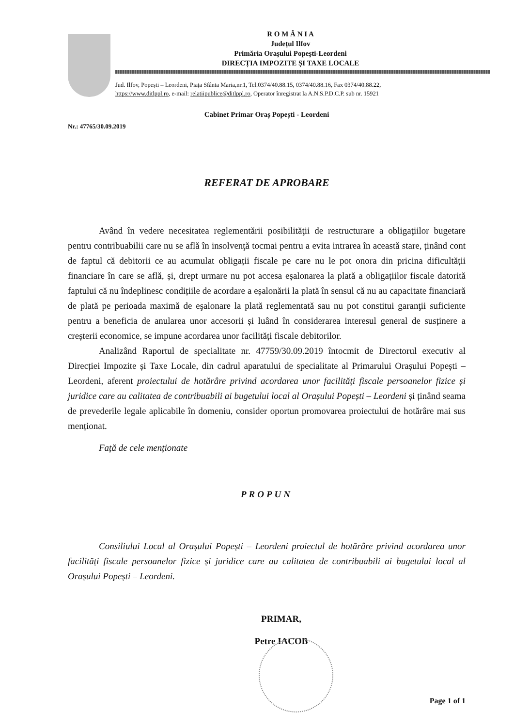R O M Â N I A
Județul Ilfov
Primăria Orașului Popești-Leordeni
DIRECȚIA IMPOZITE ȘI TAXE LOCALE
Jud. Ilfov, Popești – Leordeni, Piața Sfânta Maria,nr.1, Tel.0374/40.88.15, 0374/40.88.16, Fax 0374/40.88.22,
https://www.ditlppl.ro, e-mail: relatiipublice@ditlppl.ro, Operator înregistrat la A.N.S.P.D.C.P. sub nr. 15921
Cabinet Primar Oraș Popești - Leordeni
Nr.: 47765/30.09.2019
REFERAT DE APROBARE
Având în vedere necesitatea reglementării posibilităţii de restructurare a obligaţiilor bugetare pentru contribuabilii care nu se află în insolvenţă tocmai pentru a evita intrarea în această stare, ținând cont de faptul că debitorii ce au acumulat obligații fiscale pe care nu le pot onora din pricina dificultății financiare în care se află, și, drept urmare nu pot accesa eșalonarea la plată a obligațiilor fiscale datorită faptului că nu îndeplinesc condițiile de acordare a eșalonării la plată în sensul că nu au capacitate financiară de plată pe perioada maximă de eşalonare la plată reglementată sau nu pot constitui garanţii suficiente pentru a beneficia de anularea unor accesorii și luând în considerarea interesul general de susținere a creșterii economice, se impune acordarea unor facilități fiscale debitorilor.
Analizând Raportul de specialitate nr. 47759/30.09.2019 întocmit de Directorul executiv al Direcției Impozite și Taxe Locale, din cadrul aparatului de specialitate al Primarului Orașului Popești – Leordeni, aferent proiectului de hotărâre privind acordarea unor facilități fiscale persoanelor fizice și juridice care au calitatea de contribuabili ai bugetului local al Orașului Popești – Leordeni și ținând seama de prevederile legale aplicabile în domeniu, consider oportun promovarea proiectului de hotărâre mai sus menționat.
Față de cele menționate
PROPUN
Consiliului Local al Orașului Popești – Leordeni proiectul de hotărâre privind acordarea unor facilități fiscale persoanelor fizice și juridice care au calitatea de contribuabili ai bugetului local al Orașului Popești – Leordeni.
PRIMAR,
Petre IACOB
Page 1 of 1